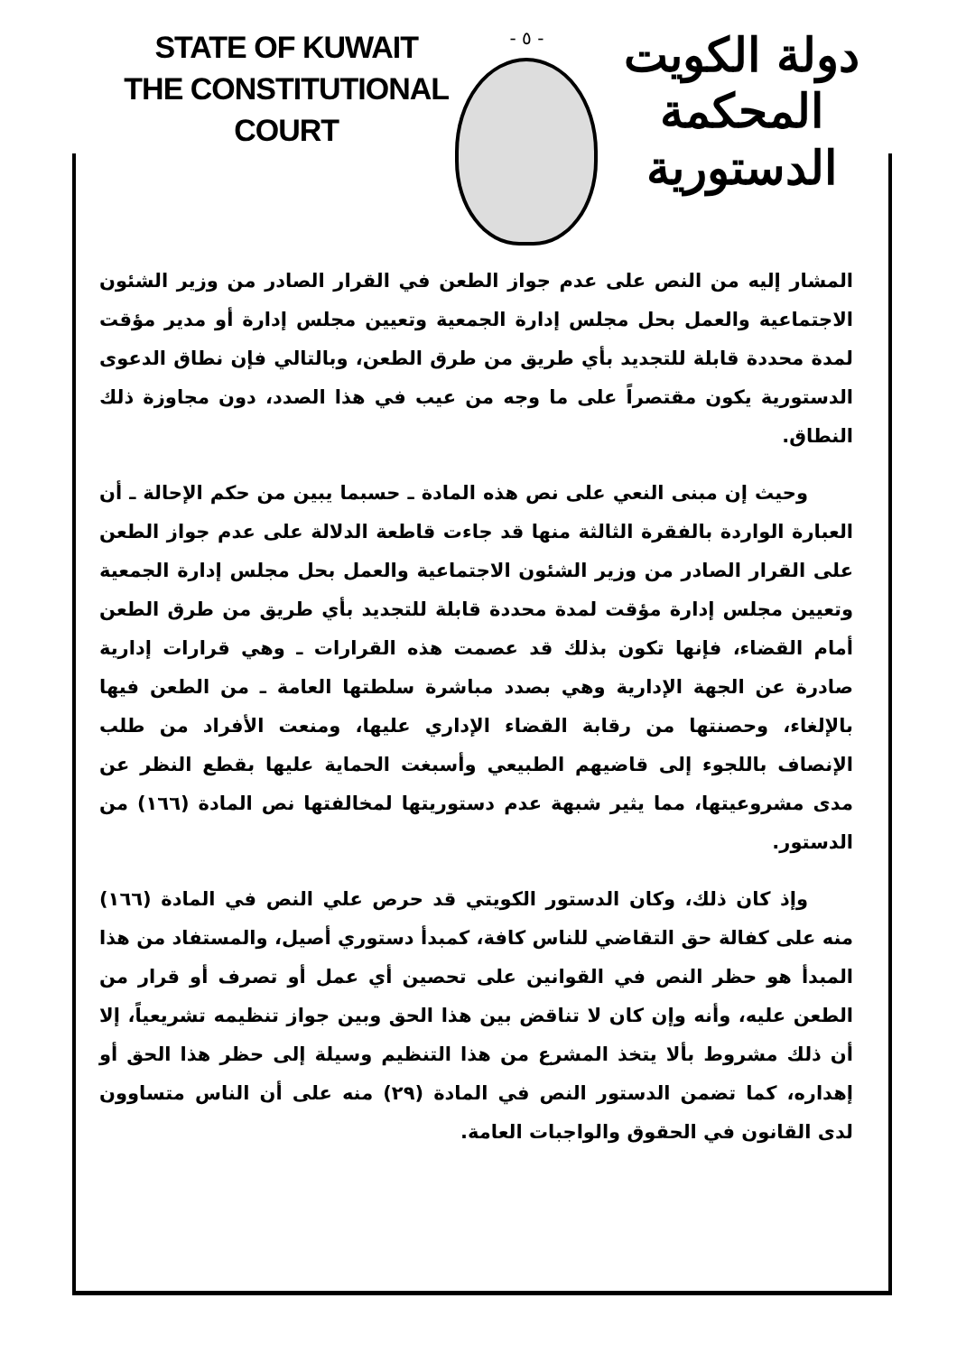STATE OF KUWAIT
THE CONSTITUTIONAL COURT
- ٥ -
دولة الكويت
المحكمة الدستورية
المشار إليه من النص على عدم جواز الطعن في القرار الصادر من وزير الشئون الاجتماعية والعمل بحل مجلس إدارة الجمعية وتعيين مجلس إدارة أو مدير مؤقت لمدة محددة قابلة للتجديد بأي طريق من طرق الطعن، وبالتالي فإن نطاق الدعوى الدستورية يكون مقتصراً على ما وجه من عيب في هذا الصدد، دون مجاوزة ذلك النطاق.
وحيث إن مبنى النعي على نص هذه المادة ـ حسبما يبين من حكم الإحالة ـ أن العبارة الواردة بالفقرة الثالثة منها قد جاءت قاطعة الدلالة على عدم جواز الطعن على القرار الصادر من وزير الشئون الاجتماعية والعمل بحل مجلس إدارة الجمعية وتعيين مجلس إدارة مؤقت لمدة محددة قابلة للتجديد بأي طريق من طرق الطعن أمام القضاء، فإنها تكون بذلك قد عصمت هذه القرارات ـ وهي قرارات إدارية صادرة عن الجهة الإدارية وهي بصدد مباشرة سلطتها العامة ـ من الطعن فيها بالإلغاء، وحصنتها من رقابة القضاء الإداري عليها، ومنعت الأفراد من طلب الإنصاف باللجوء إلى قاضيهم الطبيعي وأسبغت الحماية عليها بقطع النظر عن مدى مشروعيتها، مما يثير شبهة عدم دستوريتها لمخالفتها نص المادة (١٦٦) من الدستور.
وإذ كان ذلك، وكان الدستور الكويتي قد حرص علي النص في المادة (١٦٦) منه على كفالة حق التقاضي للناس كافة، كمبدأ دستوري أصيل، والمستفاد من هذا المبدأ هو حظر النص في القوانين على تحصين أي عمل أو تصرف أو قرار من الطعن عليه، وأنه وإن كان لا تناقض بين هذا الحق وبين جواز تنظيمه تشريعياً، إلا أن ذلك مشروط بألا يتخذ المشرع من هذا التنظيم وسيلة إلى حظر هذا الحق أو إهداره، كما تضمن الدستور النص في المادة (٢٩) منه على أن الناس متساوون لدى القانون في الحقوق والواجبات العامة.